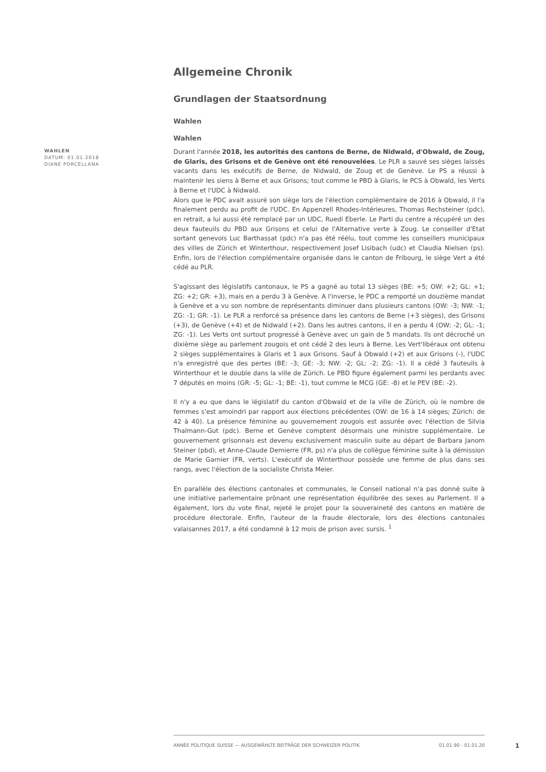Allgemeine Chronik
Grundlagen der Staatsordnung
Wahlen
Wahlen
WAHLEN
DATUM: 01.01.2018
DIANE PORCELLANA
Durant l'année 2018, les autorités des cantons de Berne, de Nidwald, d'Obwald, de Zoug, de Glaris, des Grisons et de Genève ont été renouvelées. Le PLR a sauvé ses sièges laissés vacants dans les exécutifs de Berne, de Nidwald, de Zoug et de Genève. Le PS a réussi à maintenir les siens à Berne et aux Grisons; tout comme le PBD à Glaris, le PCS à Obwald, les Verts à Berne et l'UDC à Nidwald.
Alors que le PDC avait assuré son siège lors de l'élection complémentaire de 2016 à Obwald, il l'a finalement perdu au profit de l'UDC. En Appenzell Rhodes-Intérieures, Thomas Rechsteiner (pdc), en retrait, a lui aussi été remplacé par un UDC, Ruedi Eberle. Le Parti du centre a récupéré un des deux fauteuils du PBD aux Grisons et celui de l'Alternative verte à Zoug. Le conseiller d'Etat sortant genevois Luc Barthassat (pdc) n'a pas été réélu, tout comme les conseillers municipaux des villes de Zürich et Winterthour, respectivement Josef Lisibach (udc) et Claudia Nielsen (ps). Enfin, lors de l'élection complémentaire organisée dans le canton de Fribourg, le siège Vert a été cédé au PLR.
S'agissant des législatifs cantonaux, le PS a gagné au total 13 sièges (BE: +5; OW: +2; GL: +1; ZG: +2; GR: +3), mais en a perdu 3 à Genève. A l'inverse, le PDC a remporté un douzième mandat à Genève et a vu son nombre de représentants diminuer dans plusieurs cantons (OW: -3; NW: -1; ZG: -1; GR: -1). Le PLR a renforcé sa présence dans les cantons de Berne (+3 sièges), des Grisons (+3), de Genève (+4) et de Nidwald (+2). Dans les autres cantons, il en a perdu 4 (OW: -2; GL: -1; ZG: -1). Les Verts ont surtout progressé à Genève avec un gain de 5 mandats. Ils ont décroché un dixième siège au parlement zougois et ont cédé 2 des leurs à Berne. Les Vert'libéraux ont obtenu 2 sièges supplémentaires à Glaris et 1 aux Grisons. Sauf à Obwald (+2) et aux Grisons (-), l'UDC n'a enregistré que des pertes (BE: -3; GE: -3; NW: -2; GL: -2; ZG: -1). Il a cédé 3 fauteuils à Winterthour et le double dans la ville de Zürich. Le PBD figure également parmi les perdants avec 7 députés en moins (GR: -5; GL: -1; BE: -1), tout comme le MCG (GE: -8) et le PEV (BE: -2).
Il n'y a eu que dans le législatif du canton d'Obwald et de la ville de Zürich, où le nombre de femmes s'est amoindri par rapport aux élections précédentes (OW: de 16 à 14 sièges; Zürich: de 42 à 40). La présence féminine au gouvernement zougois est assurée avec l'élection de Silvia Thalmann-Gut (pdc). Berne et Genève comptent désormais une ministre supplémentaire. Le gouvernement grisonnais est devenu exclusivement masculin suite au départ de Barbara Janom Steiner (pbd), et Anne-Claude Demierre (FR, ps) n'a plus de collègue féminine suite à la démission de Marie Garnier (FR, verts). L'exécutif de Winterthour possède une femme de plus dans ses rangs, avec l'élection de la socialiste Christa Meier.
En parallèle des élections cantonales et communales, le Conseil national n'a pas donné suite à une initiative parlementaire prônant une représentation équilibrée des sexes au Parlement. Il a également, lors du vote final, rejeté le projet pour la souveraineté des cantons en matière de procédure électorale. Enfin, l'auteur de la fraude électorale, lors des élections cantonales valaisannes 2017, a été condamné à 12 mois de prison avec sursis. <sup>1</sup>
ANNÉE POLITIQUE SUISSE — AUSGEWÄHLTE BEITRÄGE DER SCHWEIZER POLITIK 01.01.90 - 01.01.20
1